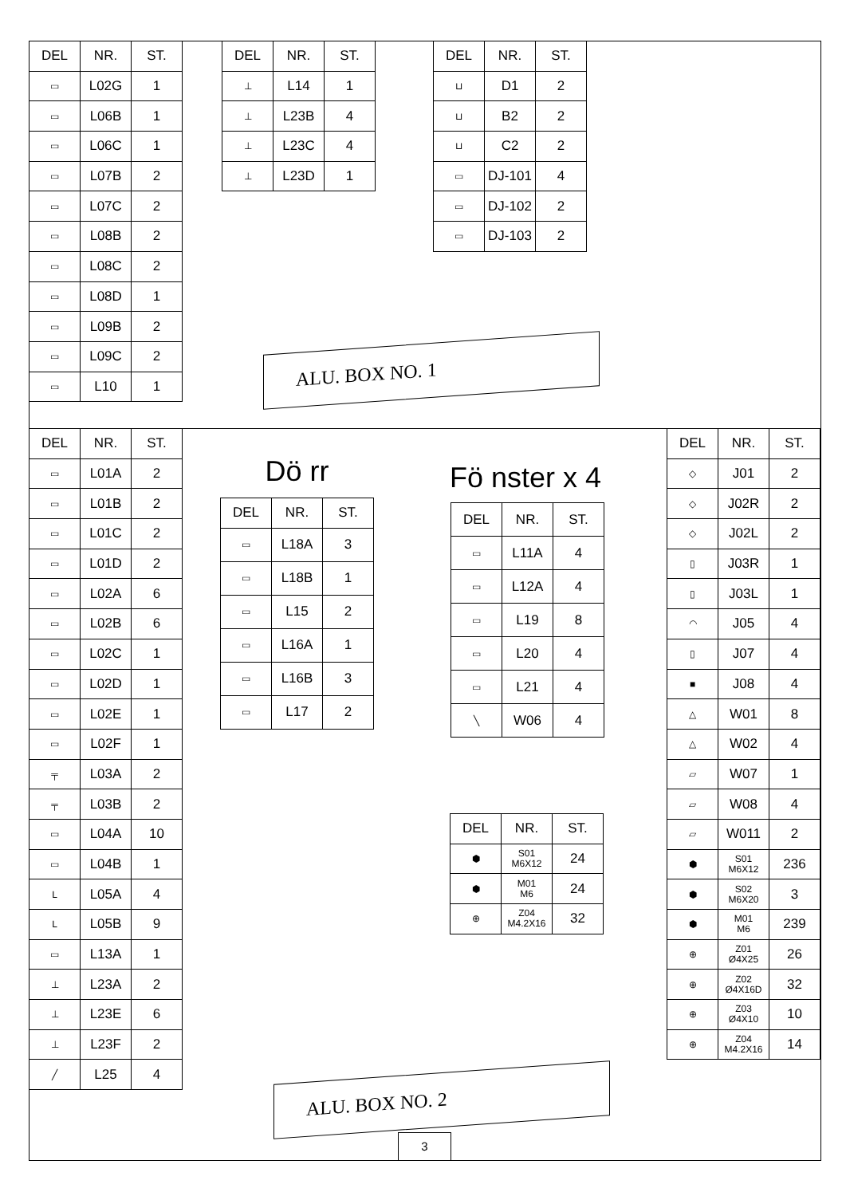| DEL | NR. | ST. |
| --- | --- | --- |
| ▭ | L02G | 1 |
| ▭ | L06B | 1 |
| ▭ | L06C | 1 |
| ▭ | L07B | 2 |
| ▭ | L07C | 2 |
| ▭ | L08B | 2 |
| ▭ | L08C | 2 |
| ▭ | L08D | 1 |
| ▭ | L09B | 2 |
| ▭ | L09C | 2 |
| ▭ | L10 | 1 |
| DEL | NR. | ST. |
| --- | --- | --- |
| ⊥ | L14 | 1 |
| ⊥ | L23B | 4 |
| ⊥ | L23C | 4 |
| ⊥ | L23D | 1 |
| DEL | NR. | ST. |
| --- | --- | --- |
| ⊔ | D1 | 2 |
| ⊔ | B2 | 2 |
| ⊔ | C2 | 2 |
| ▭ | DJ-101 | 4 |
| ▭ | DJ-102 | 2 |
| ▭ | DJ-103 | 2 |
ALU. BOX NO. 1
| DEL | NR. | ST. |
| --- | --- | --- |
| ▭ | L01A | 2 |
| ▭ | L01B | 2 |
| ▭ | L01C | 2 |
| ▭ | L01D | 2 |
| ▭ | L02A | 6 |
| ▭ | L02B | 6 |
| ▭ | L02C | 1 |
| ▭ | L02D | 1 |
| ▭ | L02E | 1 |
| ▭ | L02F | 1 |
| ╤ | L03A | 2 |
| ╤ | L03B | 2 |
| ▭ | L04A | 10 |
| ▭ | L04B | 1 |
| L | L05A | 4 |
| L | L05B | 9 |
| ▭ | L13A | 1 |
| ⊥ | L23A | 2 |
| ⊥ | L23E | 6 |
| ⊥ | L23F | 2 |
| ╱ | L25 | 4 |
Dö rr
| DEL | NR. | ST. |
| --- | --- | --- |
| ▭ | L18A | 3 |
| ▭ | L18B | 1 |
| ▭ | L15 | 2 |
| ▭ | L16A | 1 |
| ▭ | L16B | 3 |
| ▭ | L17 | 2 |
Fö nster x 4
| DEL | NR. | ST. |
| --- | --- | --- |
| ▭ | L11A | 4 |
| ▭ | L12A | 4 |
| ▭ | L19 | 8 |
| ▭ | L20 | 4 |
| ▭ | L21 | 4 |
| ╲ | W06 | 4 |
| DEL | NR. | ST. |
| --- | --- | --- |
| ⬢ | S01 M6X12 | 24 |
| ⬢ | M01 M6 | 24 |
| ⊕ | Z04 M4.2X16 | 32 |
| DEL | NR. | ST. |
| --- | --- | --- |
| ◇ | J01 | 2 |
| ◇ | J02R | 2 |
| ◇ | J02L | 2 |
| ▯ | J03R | 1 |
| ▯ | J03L | 1 |
| ◠ | J05 | 4 |
| ▯ | J07 | 4 |
| ■ | J08 | 4 |
| △ | W01 | 8 |
| △ | W02 | 4 |
| ▱ | W07 | 1 |
| ▱ | W08 | 4 |
| ▱ | W011 | 2 |
| ⬢ | S01 M6X12 | 236 |
| ⬢ | S02 M6X20 | 3 |
| ⬢ | M01 M6 | 239 |
| ⊕ | Z01 Ø4X25 | 26 |
| ⊕ | Z02 Ø4X16D | 32 |
| ⊕ | Z03 Ø4X10 | 10 |
| ⊕ | Z04 M4.2X16 | 14 |
ALU. BOX NO. 2
3